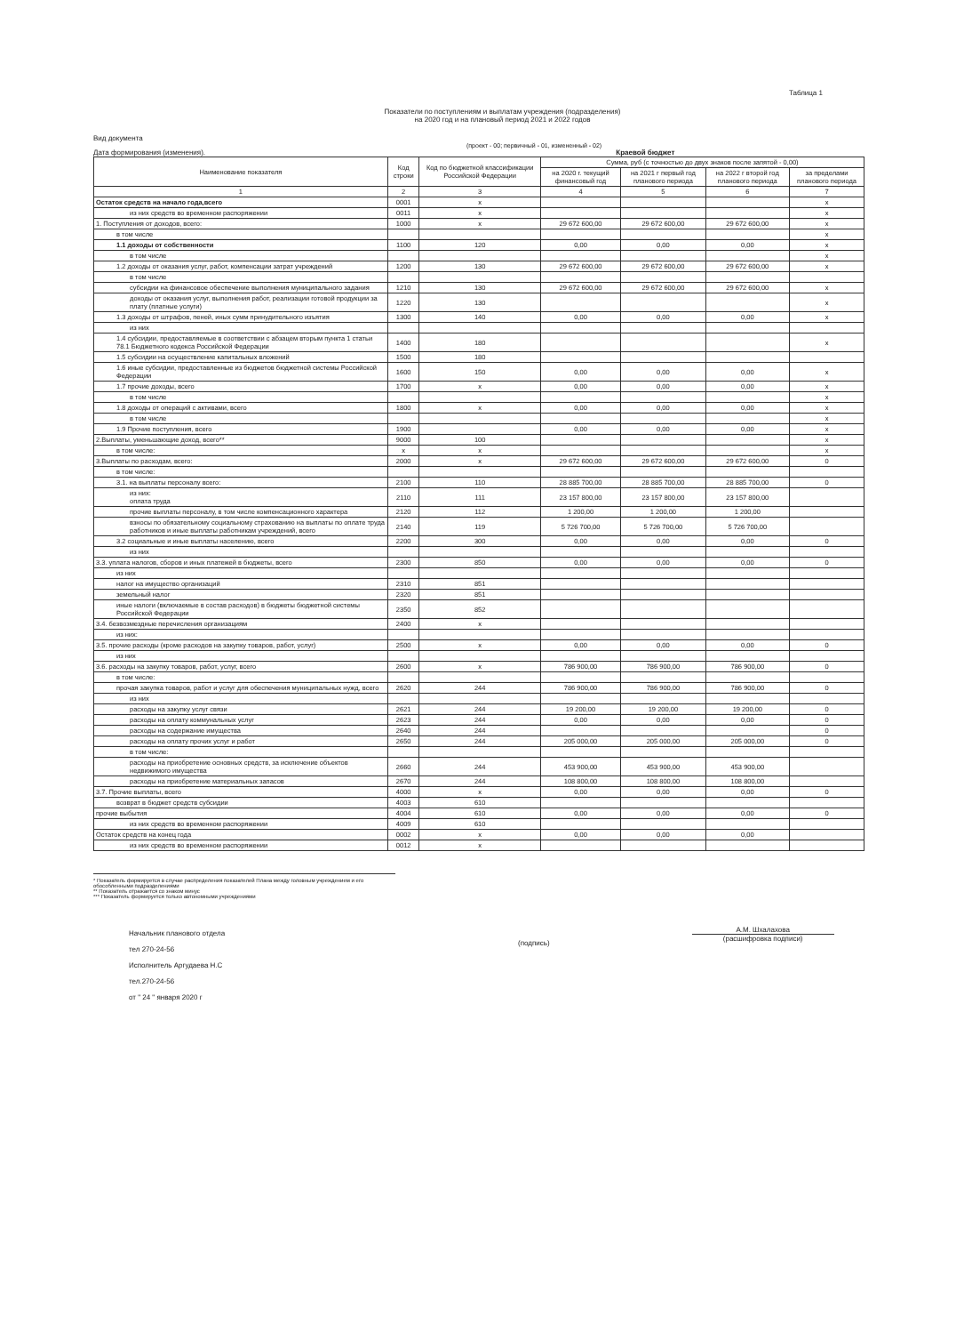Таблица 1
Показатели по поступлениям и выплатам учреждения (подразделения)
на 2020 год и на плановый период 2021 и 2022 годов
Вид документа
(проект - 00; первичный - 01, измененный - 02)
Дата формирования (изменения). Краевой бюджет
| Наименование показателя | Код строки | Код по бюджетной классификации Российской Федерации | Сумма, руб (с точностью до двух знаков после запятой - 0,00) | | | |
| --- | --- | --- | --- | --- | --- | --- |
| | | | на 2020 г. текущий финансовый год | на 2021 г первый год планового периода | на 2022 г второй год планового периода | за пределами планового периода |
| 1 | 2 | 3 | 4 | 5 | 6 | 7 |
| Остаток средств на начало года,всего | 0001 | x | | | | x |
| из них средств во временном распоряжении | 0011 | x | | | | x |
| 1. Поступления от доходов, всего: | 1000 | x | 29 672 600,00 | 29 672 600,00 | 29 672 600,00 | x |
| в том числе | | | | | | x |
| 1.1 доходы от собственности | 1100 | 120 | 0,00 | 0,00 | 0,00 | x |
| в том числе | | | | | | x |
| 1.2 доходы от оказания услуг, работ, компенсации затрат учреждений | 1200 | 130 | 29 672 600,00 | 29 672 600,00 | 29 672 600,00 | x |
| в том числе | | | | | | |
| субсидии на финансовое обеспечение выполнения муниципального задания | 1210 | 130 | 29 672 600,00 | 29 672 600,00 | 29 672 600,00 | x |
| доходы от оказания услуг, выполнения работ, реализации готовой продукции за плату (платные услуги) | 1220 | 130 | | | | x |
| 1.3 доходы от штрафов, пеней, иных сумм принудительного изъятия | 1300 | 140 | 0,00 | 0,00 | 0,00 | x |
| из них | | | | | | |
| 1.4 субсидии, предоставляемые в соответствии с абзацем вторым пункта 1 статьи 78.1 Бюджетного кодекса Российской Федерации | 1400 | 180 | | | | x |
| 1.5 субсидии на осуществление капитальных вложений | 1500 | 180 | | | | |
| 1.6 иные субсидии, предоставленные из бюджетов бюджетной системы Российской Федерации | 1600 | 150 | 0,00 | 0,00 | 0,00 | x |
| 1.7 прочие доходы, всего | 1700 | x | 0,00 | 0,00 | 0,00 | x |
| в том числе | | | | | | x |
| 1.8 доходы от операций с активами, всего | 1800 | x | 0,00 | 0,00 | 0,00 | x |
| в том числе | | | | | | x |
| 1.9 Прочие поступления, всего | 1900 | | 0,00 | 0,00 | 0,00 | x |
| 2.Выплаты, уменьшающие доход, всего** | 9000 | 100 | | | | x |
| в том числе: | x | x | | | | x |
| 3.Выплаты по расходам, всего: | 2000 | x | 29 672 600,00 | 29 672 600,00 | 29 672 600,00 | 0 |
| в том числе: | | | | | | |
| 3.1. на выплаты персоналу всего: | 2100 | 110 | 28 885 700,00 | 28 885 700,00 | 28 885 700,00 | 0 |
| из них: оплата труда | 2110 | 111 | 23 157 800,00 | 23 157 800,00 | 23 157 800,00 | |
| прочие выплаты персоналу, в том числе компенсационного характера | 2120 | 112 | 1 200,00 | 1 200,00 | 1 200,00 | |
| взносы по обязательному социальному страхованию на выплаты по оплате труда работников и иные выплаты работникам учреждений, всего | 2140 | 119 | 5 726 700,00 | 5 726 700,00 | 5 726 700,00 | |
| 3.2 социальные и иные выплаты населению, всего | 2200 | 300 | 0,00 | 0,00 | 0,00 | 0 |
| из них | | | | | | |
| 3.3. уплата налогов, сборов и иных платежей в бюджеты, всего | 2300 | 850 | 0,00 | 0,00 | 0,00 | 0 |
| из них | | | | | | |
| налог на имущество организаций | 2310 | 851 | | | | |
| земельный налог | 2320 | 851 | | | | |
| иные налоги (включаемые в состав расходов) в бюджеты бюджетной системы Российской Федерации | 2350 | 852 | | | | |
| 3.4. безвозмездные перечисления организациям | 2400 | x | | | | |
| из них: | | | | | | |
| 3.5. прочие расходы (кроме расходов на закупку товаров, работ, услуг) | 2500 | x | 0,00 | 0,00 | 0,00 | 0 |
| из них | | | | | | |
| 3.6. расходы на закупку товаров, работ, услуг, всего | 2600 | x | 786 900,00 | 786 900,00 | 786 900,00 | 0 |
| в том числе: | | | | | | |
| прочая закупка товаров, работ и услуг для обеспечения муниципальных нужд, всего | 2620 | 244 | 786 900,00 | 786 900,00 | 786 900,00 | 0 |
| из них | | | | | | |
| расходы на закупку услуг связи | 2621 | 244 | 19 200,00 | 19 200,00 | 19 200,00 | 0 |
| расходы на оплату коммунальных услуг | 2623 | 244 | 0,00 | 0,00 | 0,00 | 0 |
| расходы на содержание имущества | 2640 | 244 | | | | 0 |
| расходы на оплату прочих услуг и работ | 2650 | 244 | 205 000,00 | 205 000,00 | 205 000,00 | 0 |
| в том числе: | | | | | | |
| расходы на приобретение основных средств, за исключение объектов недвижимого имущества | 2660 | 244 | 453 900,00 | 453 900,00 | 453 900,00 | |
| расходы на приобретение материальных запасов | 2670 | 244 | 108 800,00 | 108 800,00 | 108 800,00 | |
| 3.7. Прочие выплаты, всего | 4000 | x | 0,00 | 0,00 | 0,00 | 0 |
| возврат в бюджет средств субсидии | 4003 | 610 | | | | |
| прочие выбытия | 4004 | 610 | 0,00 | 0,00 | 0,00 | 0 |
| из них средств во временном распоряжении | 4009 | 610 | | | | |
| Остаток средств на конец года | 0002 | x | 0,00 | 0,00 | 0,00 | |
| из них средств во временном распоряжении | 0012 | x | | | | |
* Показатель формируется в случае распределения показателей Плана между головным учреждением и его обособленными подразделениями
** Показатель отражается со знаком минус
*** Показатель формируется только автономными учреждениями
Начальник планового отдела
тел 270-24-56
Исполнитель Аргудаева Н.С
тел.270-24-56
от " 24 " января 2020 г
(подпись)
А.М. Шхалахова
(расшифровка подписи)